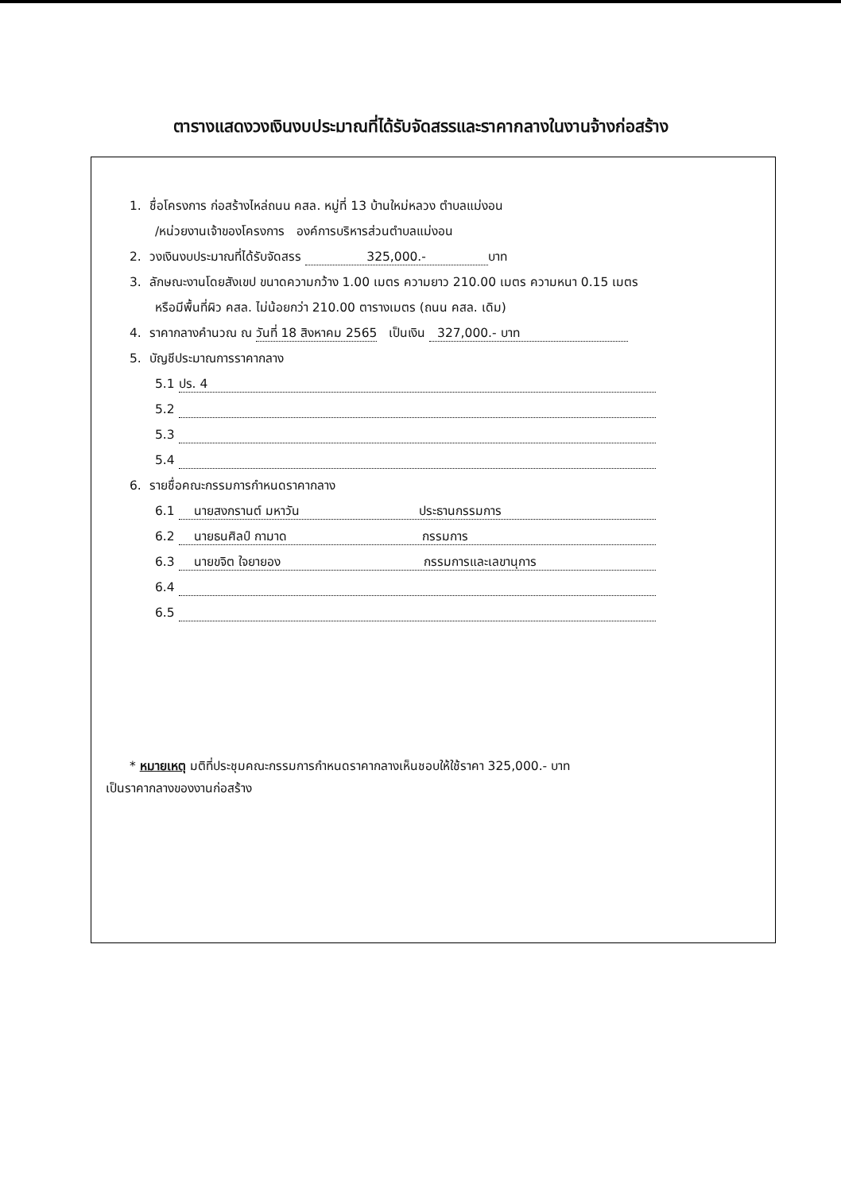ตารางแสดงวงเงินงบประมาณที่ได้รับจัดสรรและราคากลางในงานจ้างก่อสร้าง
1. ชื่อโครงการ ก่อสร้างไหล่ถนน คสล. หมู่ที่ 13 บ้านใหม่หลวง ตำบลแม่งอน
/หน่วยงานเจ้าของโครงการ องค์การบริหารส่วนตำบลแม่งอน
2. วงเงินงบประมาณที่ได้รับจัดสรร 325,000.- บาท
3. ลักษณะงานโดยสังเขป ขนาดความกว้าง 1.00 เมตร ความยาว 210.00 เมตร ความหนา 0.15 เมตร
หรือมีพื้นที่ผิว คสล. ไม่น้อยกว่า 210.00 ตารางเมตร (ถนน คสล. เดิม)
4. ราคากลางคำนวณ ณ วันที่ 18 สิงหาคม 2565 เป็นเงิน 327,000.- บาท
5. บัญชีประมาณการราคากลาง
5.1 ปร. 4
5.2
5.3
5.4
6. รายชื่อคณะกรรมการกำหนดราคากลาง
6.1 นายสงกรานต์ มหาวัน ประธานกรรมการ
6.2 นายธนศิลป์ กามาด กรรมการ
6.3 นายขจิต ใจยายอง กรรมการและเลขานุการ
6.4
6.5
* หมายเหตุ มติที่ประชุมคณะกรรมการกำหนดราคากลางเห็นชอบให้ใช้ราคา 325,000.- บาท
เป็นราคากลางของงานก่อสร้าง